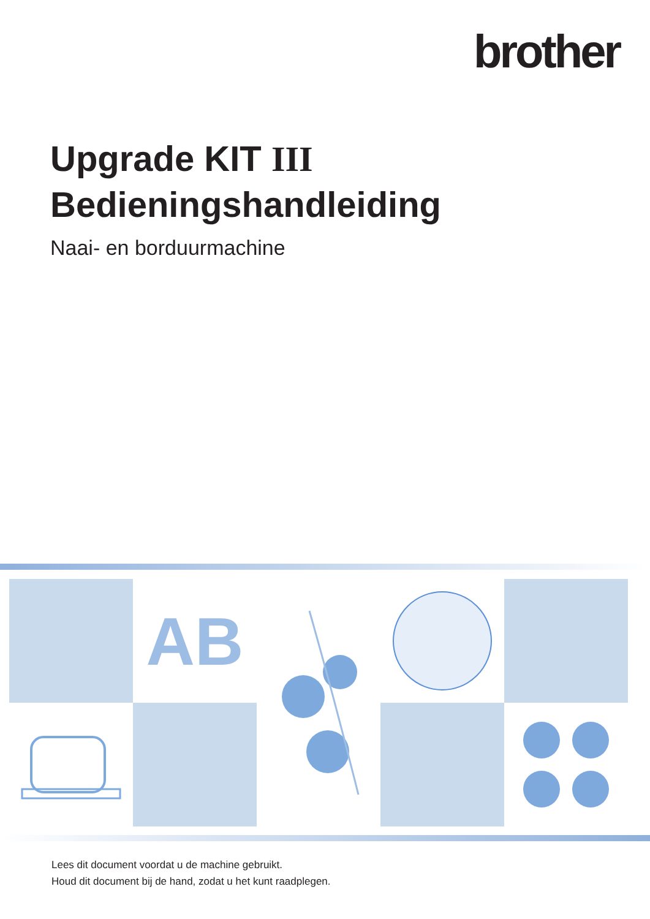brother
Upgrade KIT III
Bedieningshandleiding
Naai- en borduurmachine
AB
Lees dit document voordat u de machine gebruikt.
Houd dit document bij de hand, zodat u het kunt raadplegen.